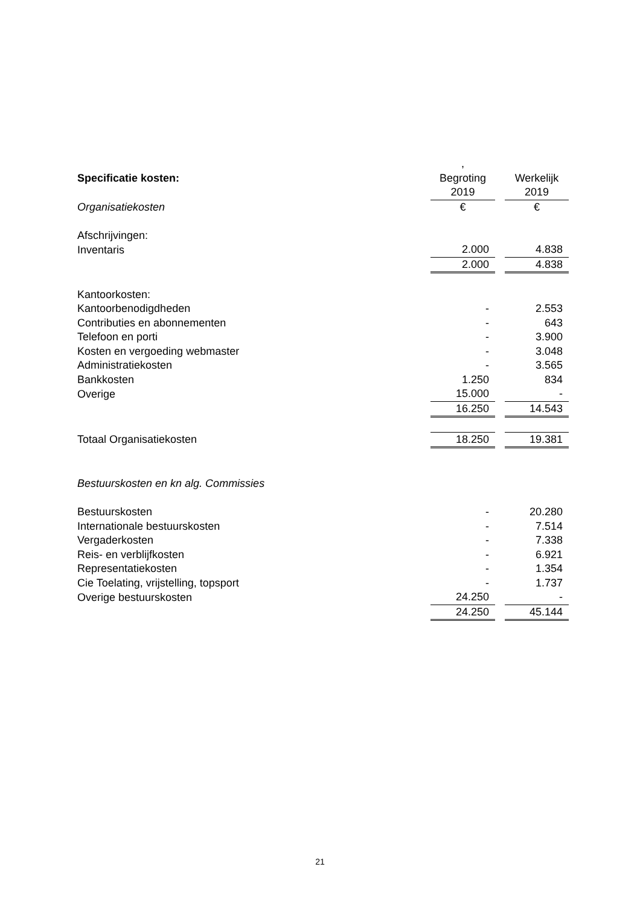| | , | | |
| Specificatie kosten: | Begroting | | Werkelijk |
| | 2019 | | 2019 |
| Organisatiekosten | € | | € |
| Afschrijvingen: | | | |
| Inventaris | 2.000 | | 4.838 |
| | 2.000 | | 4.838 |
| Kantoorkosten: | | | |
| Kantoorbenodigdheden | - | | 2.553 |
| Contributies en abonnementen | - | | 643 |
| Telefoon en porti | - | | 3.900 |
| Kosten en vergoeding webmaster | - | | 3.048 |
| Administratiekosten | - | | 3.565 |
| Bankkosten | 1.250 | | 834 |
| Overige | 15.000 | | - |
| | 16.250 | | 14.543 |
| Totaal Organisatiekosten | 18.250 | | 19.381 |
| Bestuurskosten en kn alg. Commissies | | | |
| Bestuurskosten | - | | 20.280 |
| Internationale bestuurskosten | - | | 7.514 |
| Vergaderkosten | - | | 7.338 |
| Reis- en verblijfkosten | - | | 6.921 |
| Representatiekosten | - | | 1.354 |
| Cie Toelating, vrijstelling, topsport | - | | 1.737 |
| Overige bestuurskosten | 24.250 | | - |
| | 24.250 | | 45.144 |
21